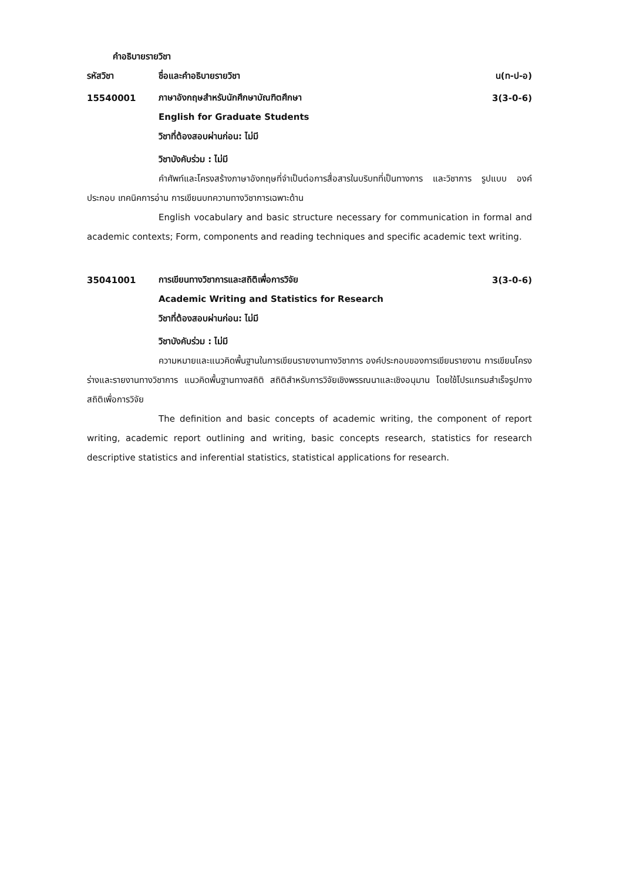คำอธิบายรายวิชา
รหัสวิชา ชื่อและคำอธิบายรายวิชา น(ท-ป-อ)
15540001
ภาษาอังกฤษสำหรับนักศึกษาบัณฑิตศึกษา
3(3-0-6)
English for Graduate Students
วิชาที่ต้องสอบผ่านก่อน: ไม่มี
วิชาบังคับร่วม : ไม่มี
คำศัพท์และโครงสร้างภาษาอังกฤษที่จำเป็นต่อการสื่อสารในบริบทที่เป็นทางการ และวิชาการ รูปแบบ องค์ประกอบ เทคนิคการอ่าน การเขียนบทความทางวิชาการเฉพาะด้าน
English vocabulary and basic structure necessary for communication in formal and academic contexts; Form, components and reading techniques and specific academic text writing.
35041001
การเขียนทางวิชาการและสถิติเพื่อการวิจัย
3(3-0-6)
Academic Writing and Statistics for Research
วิชาที่ต้องสอบผ่านก่อน: ไม่มี
วิชาบังคับร่วม : ไม่มี
ความหมายและแนวคิดพื้นฐานในการเขียนรายงานทางวิชาการ องค์ประกอบของการเขียนรายงาน การเขียนโครงร่างและรายงานทางวิชาการ แนวคิดพื้นฐานทางสถิติ สถิติสำหรับการวิจัยเชิงพรรณนาและเชิงอนุมาน โดยใช้โปรแกรมสำเร็จรูปทางสถิติเพื่อการวิจัย
The definition and basic concepts of academic writing, the component of report writing, academic report outlining and writing, basic concepts research, statistics for research descriptive statistics and inferential statistics, statistical applications for research.